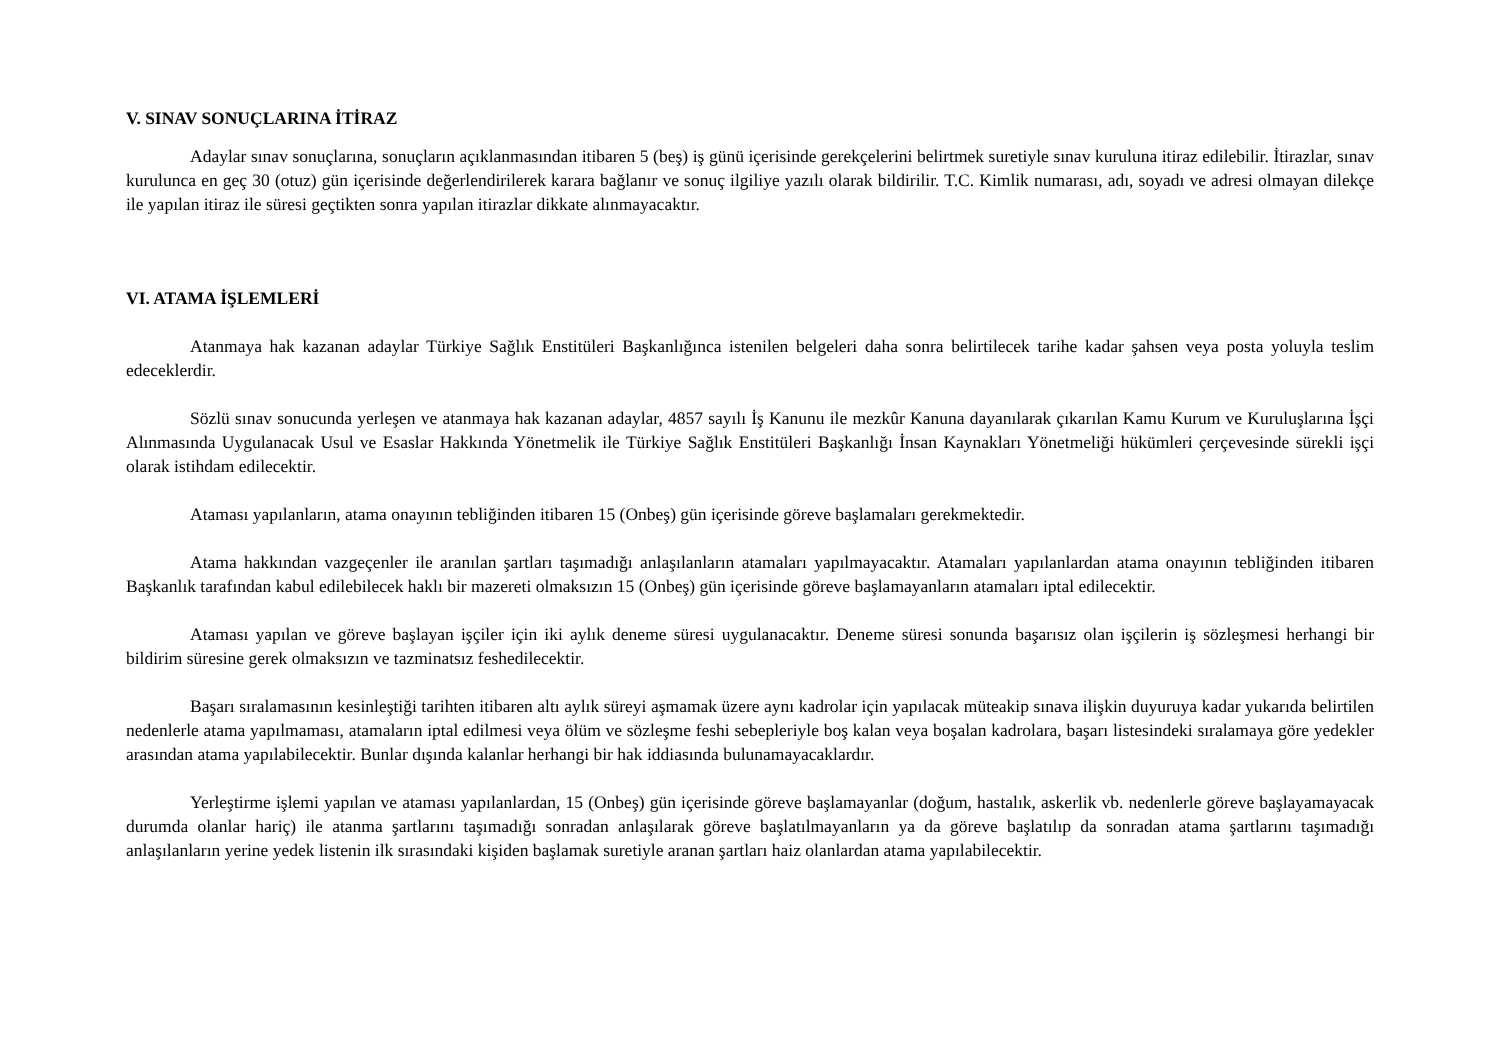V. SINAV SONUÇLARINA İTİRAZ
Adaylar sınav sonuçlarına, sonuçların açıklanmasından itibaren 5 (beş) iş günü içerisinde gerekçelerini belirtmek suretiyle sınav kuruluna itiraz edilebilir. İtirazlar, sınav kurulunca en geç 30 (otuz) gün içerisinde değerlendirilerek karara bağlanır ve sonuç ilgiliye yazılı olarak bildirilir. T.C. Kimlik numarası, adı, soyadı ve adresi olmayan dilekçe ile yapılan itiraz ile süresi geçtikten sonra yapılan itirazlar dikkate alınmayacaktır.
VI. ATAMA İŞLEMLERİ
Atanmaya hak kazanan adaylar Türkiye Sağlık Enstitüleri Başkanlığınca istenilen belgeleri daha sonra belirtilecek tarihe kadar şahsen veya posta yoluyla teslim edeceklerdir.
Sözlü sınav sonucunda yerleşen ve atanmaya hak kazanan adaylar, 4857 sayılı İş Kanunu ile mezkûr Kanuna dayanılarak çıkarılan Kamu Kurum ve Kuruluşlarına İşçi Alınmasında Uygulanacak Usul ve Esaslar Hakkında Yönetmelik ile Türkiye Sağlık Enstitüleri Başkanlığı İnsan Kaynakları Yönetmeliği hükümleri çerçevesinde sürekli işçi olarak istihdam edilecektir.
Ataması yapılanların, atama onayının tebliğinden itibaren 15 (Onbeş) gün içerisinde göreve başlamaları gerekmektedir.
Atama hakkından vazgeçenler ile aranılan şartları taşımadığı anlaşılanların atamaları yapılmayacaktır. Atamaları yapılanlardan atama onayının tebliğinden itibaren Başkanlık tarafından kabul edilebilecek haklı bir mazereti olmaksızın 15 (Onbeş) gün içerisinde göreve başlamayanların atamaları iptal edilecektir.
Ataması yapılan ve göreve başlayan işçiler için iki aylık deneme süresi uygulanacaktır. Deneme süresi sonunda başarısız olan işçilerin iş sözleşmesi herhangi bir bildirim süresine gerek olmaksızın ve tazminatsız feshedilecektir.
Başarı sıralamasının kesinleştiği tarihten itibaren altı aylık süreyi aşmamak üzere aynı kadrolar için yapılacak müteakip sınava ilişkin duyuruya kadar yukarıda belirtilen nedenlerle atama yapılmaması, atamaların iptal edilmesi veya ölüm ve sözleşme feshi sebepleriyle boş kalan veya boşalan kadrolara, başarı listesindeki sıralamaya göre yedekler arasından atama yapılabilecektir. Bunlar dışında kalanlar herhangi bir hak iddiasında bulunamayacaklardır.
Yerleştirme işlemi yapılan ve ataması yapılanlardan, 15 (Onbeş) gün içerisinde göreve başlamayanlar (doğum, hastalık, askerlik vb. nedenlerle göreve başlayamayacak durumda olanlar hariç) ile atanma şartlarını taşımadığı sonradan anlaşılarak göreve başlatılmayanların ya da göreve başlatılıp da sonradan atama şartlarını taşımadığı anlaşılanların yerine yedek listenin ilk sırasındaki kişiden başlamak suretiyle aranan şartları haiz olanlardan atama yapılabilecektir.